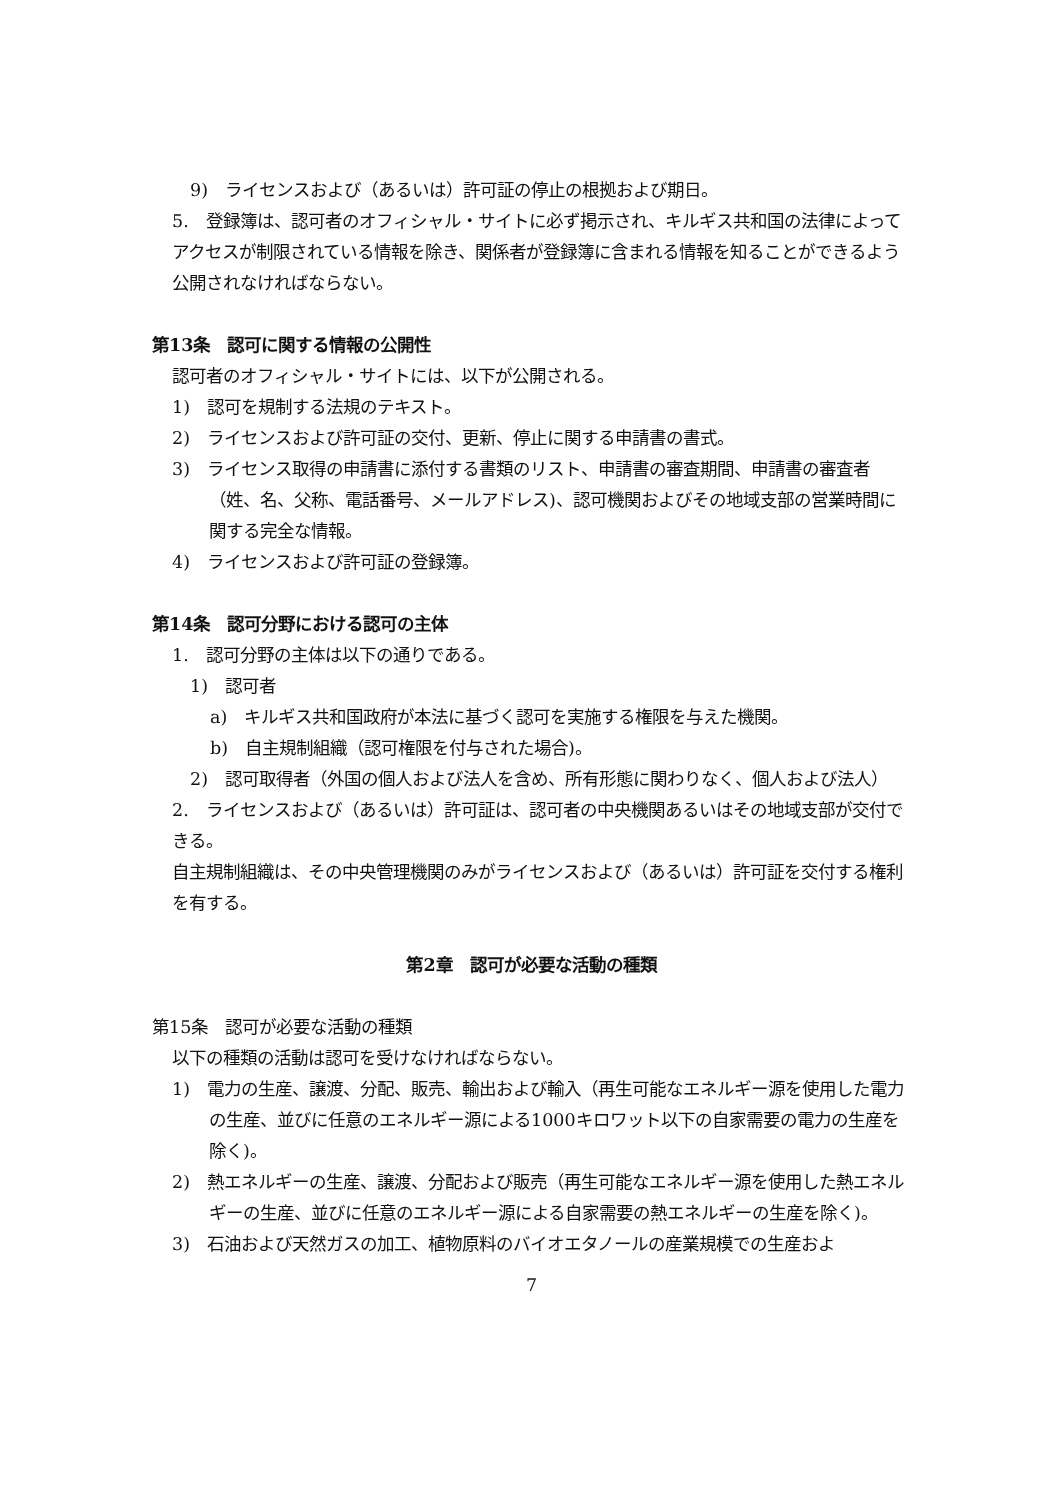9)　ライセンスおよび（あるいは）許可証の停止の根拠および期日。
5.　登録簿は、認可者のオフィシャル・サイトに必ず掲示され、キルギス共和国の法律によってアクセスが制限されている情報を除き、関係者が登録簿に含まれる情報を知ることができるよう公開されなければならない。
第13条　認可に関する情報の公開性
認可者のオフィシャル・サイトには、以下が公開される。
1)　認可を規制する法規のテキスト。
2)　ライセンスおよび許可証の交付、更新、停止に関する申請書の書式。
3)　ライセンス取得の申請書に添付する書類のリスト、申請書の審査期間、申請書の審査者（姓、名、父称、電話番号、メールアドレス)、認可機関およびその地域支部の営業時間に関する完全な情報。
4)　ライセンスおよび許可証の登録簿。
第14条　認可分野における認可の主体
1.　認可分野の主体は以下の通りである。
1)　認可者
a)　キルギス共和国政府が本法に基づく認可を実施する権限を与えた機関。
b)　自主規制組織（認可権限を付与された場合)。
2)　認可取得者（外国の個人および法人を含め、所有形態に関わりなく、個人および法人）
2.　ライセンスおよび（あるいは）許可証は、認可者の中央機関あるいはその地域支部が交付できる。
自主規制組織は、その中央管理機関のみがライセンスおよび（あるいは）許可証を交付する権利を有する。
第2章　認可が必要な活動の種類
第15条　認可が必要な活動の種類
以下の種類の活動は認可を受けなければならない。
1)　電力の生産、譲渡、分配、販売、輸出および輸入（再生可能なエネルギー源を使用した電力の生産、並びに任意のエネルギー源による1000キロワット以下の自家需要の電力の生産を除く)。
2)　熱エネルギーの生産、譲渡、分配および販売（再生可能なエネルギー源を使用した熱エネルギーの生産、並びに任意のエネルギー源による自家需要の熱エネルギーの生産を除く)。
3)　石油および天然ガスの加工、植物原料のバイオエタノールの産業規模での生産およ
7